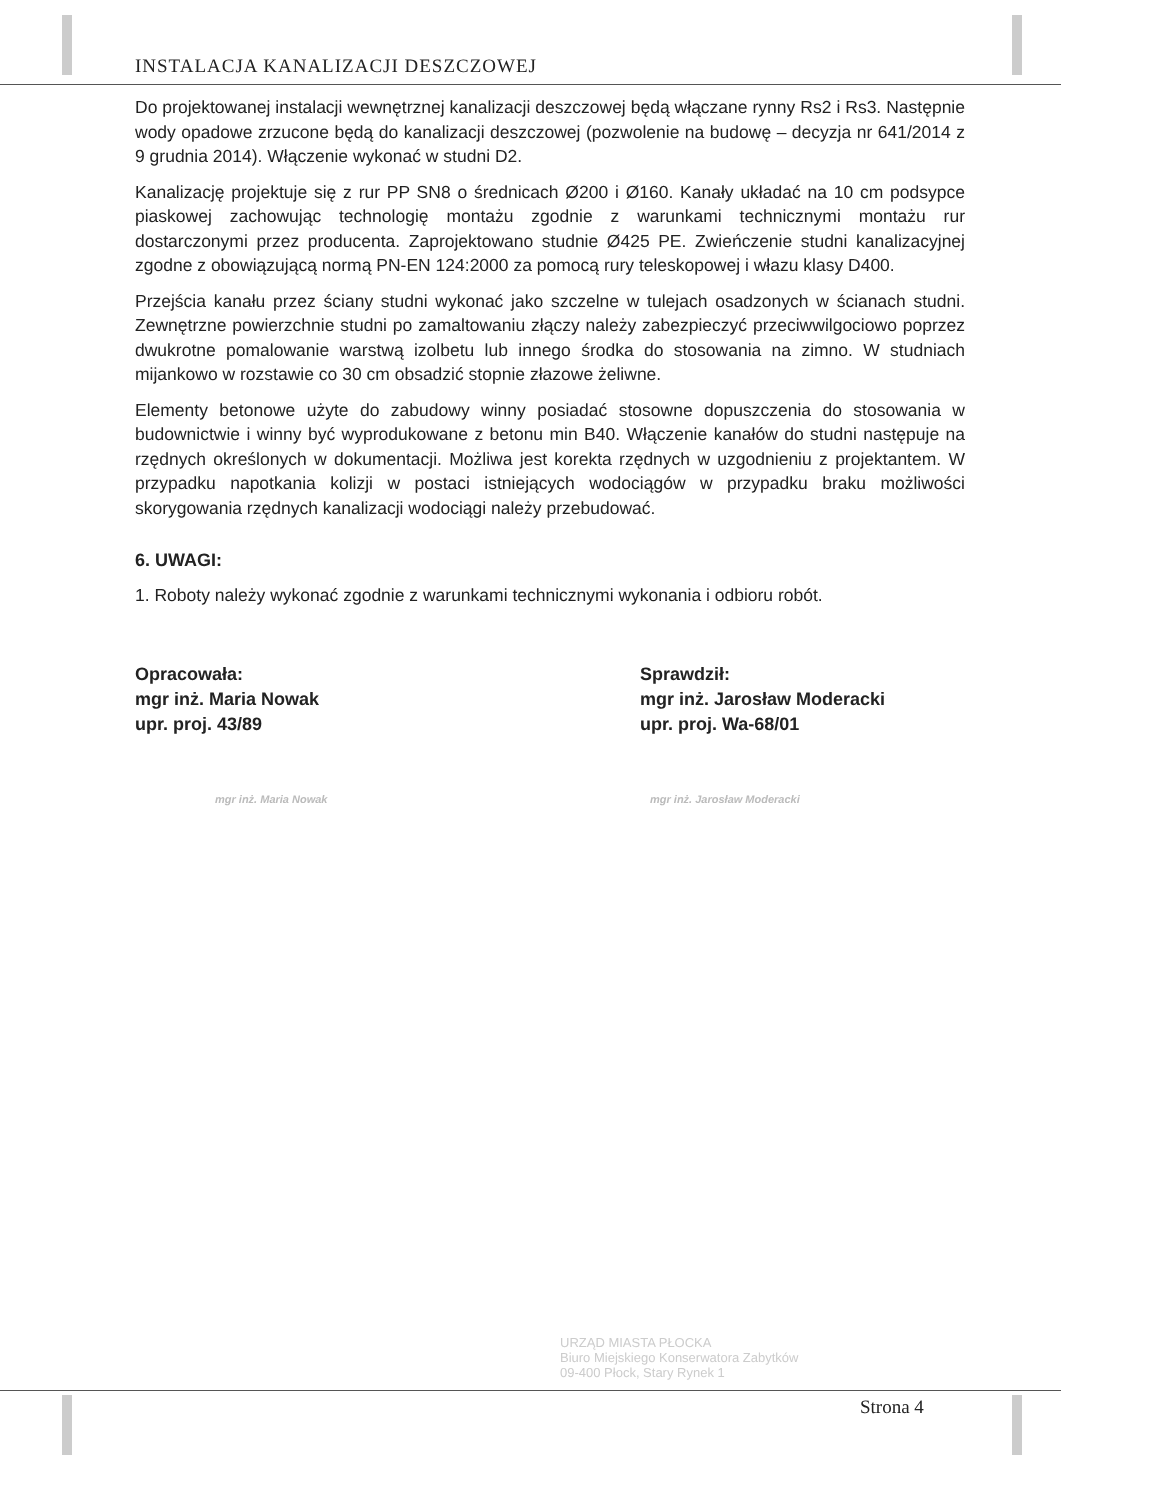INSTALACJA KANALIZACJI DESZCZOWEJ
Do projektowanej instalacji wewnętrznej kanalizacji deszczowej będą włączane rynny Rs2 i Rs3. Następnie wody opadowe zrzucone będą do kanalizacji deszczowej (pozwolenie na budowę – decyzja nr 641/2014 z 9 grudnia 2014). Włączenie wykonać w studni D2.
Kanalizację projektuje się z rur PP SN8 o średnicach Ø200 i Ø160. Kanały układać na 10 cm podsypce piaskowej zachowując technologię montażu zgodnie z warunkami technicznymi montażu rur dostarczonymi przez producenta. Zaprojektowano studnie Ø425 PE. Zwieńczenie studni kanalizacyjnej zgodne z obowiązującą normą PN-EN 124:2000 za pomocą rury teleskopowej i włazu klasy D400.
Przejścia kanału przez ściany studni wykonać jako szczelne w tulejach osadzonych w ścianach studni. Zewnętrzne powierzchnie studni po zamaltowaniu złączy należy zabezpieczyć przeciwwilgociowo poprzez dwukrotne pomalowanie warstwą izolbetu lub innego środka do stosowania na zimno. W studniach mijankowo w rozstawie co 30 cm obsadzić stopnie złazowe żeliwne.
Elementy betonowe użyte do zabudowy winny posiadać stosowne dopuszczenia do stosowania w budownictwie i winny być wyprodukowane z betonu min B40. Włączenie kanałów do studni następuje na rzędnych określonych w dokumentacji. Możliwa jest korekta rzędnych w uzgodnieniu z projektantem. W przypadku napotkania kolizji w postaci istniejących wodociągów w przypadku braku możliwości skorygowania rzędnych kanalizacji wodociągi należy przebudować.
6. UWAGI:
1. Roboty należy wykonać zgodnie z warunkami technicznymi wykonania i odbioru robót.
Opracowała:
mgr inż. Maria Nowak
upr. proj. 43/89
mgr inż. Maria Nowak
Sprawdził:
mgr inż. Jarosław Moderacki
upr. proj. Wa-68/01
mgr inż. Jarosław Moderacki
URZĄD MIASTA PŁOCKA
Biuro Miejskiego Konserwatora Zabytków
09-400 Płock, Stary Rynek 1
Strona 4